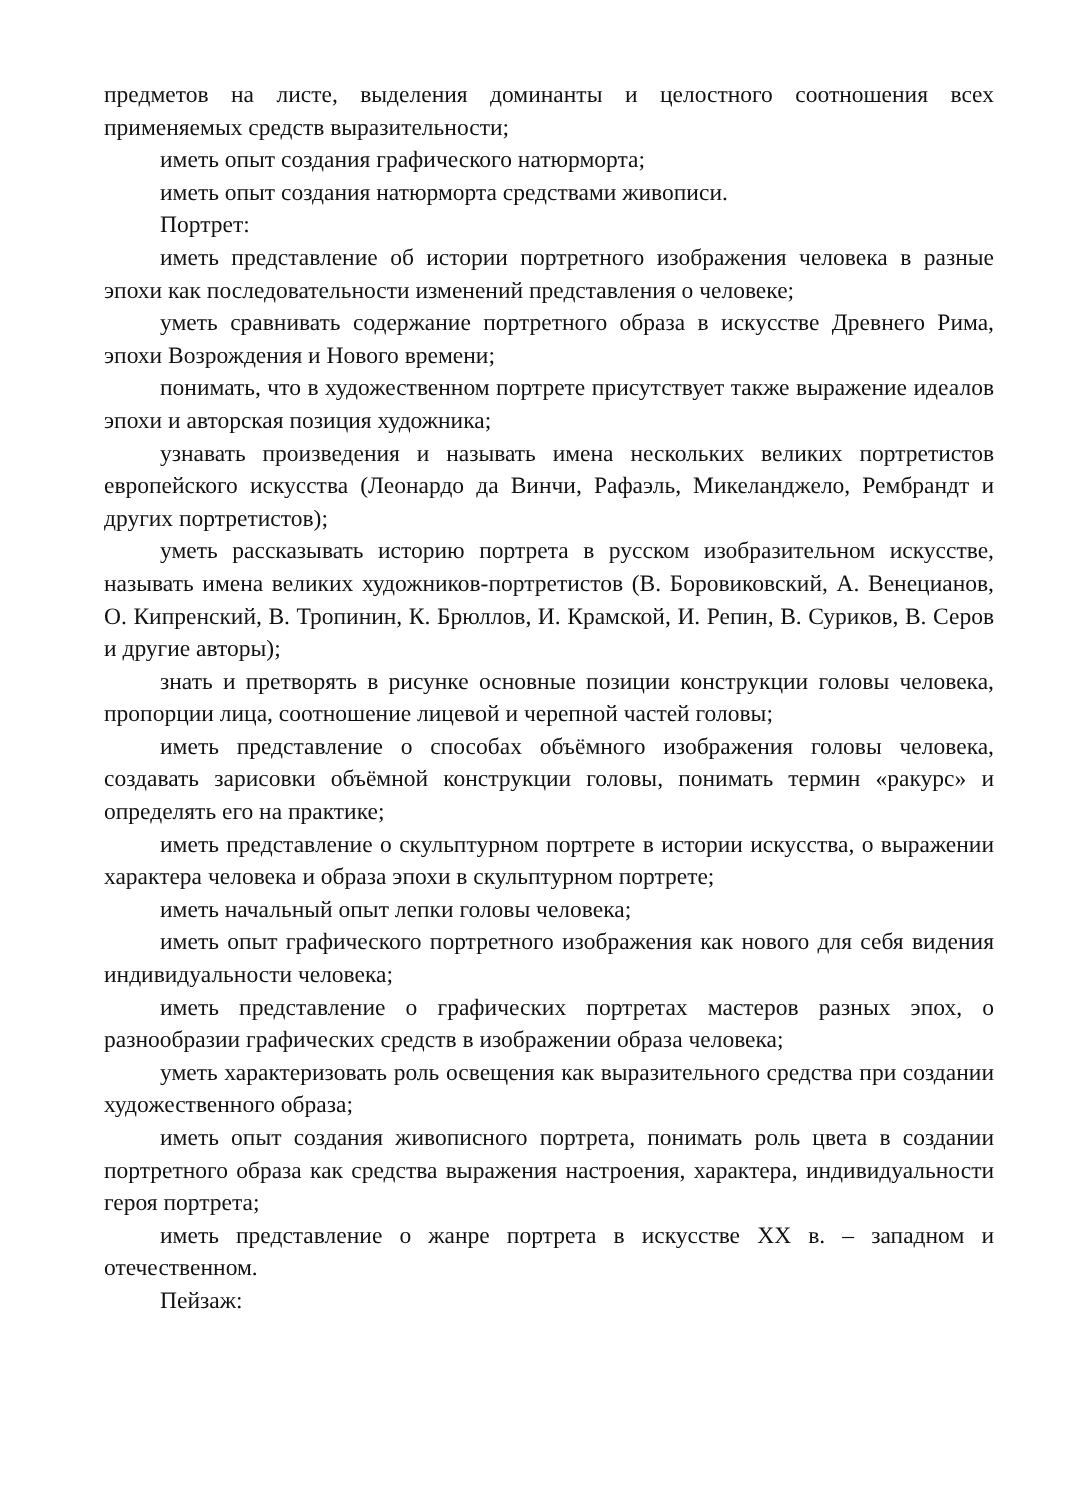предметов на листе, выделения доминанты и целостного соотношения всех применяемых средств выразительности;
иметь опыт создания графического натюрморта;
иметь опыт создания натюрморта средствами живописи.
Портрет:
иметь представление об истории портретного изображения человека в разные эпохи как последовательности изменений представления о человеке;
уметь сравнивать содержание портретного образа в искусстве Древнего Рима, эпохи Возрождения и Нового времени;
понимать, что в художественном портрете присутствует также выражение идеалов эпохи и авторская позиция художника;
узнавать произведения и называть имена нескольких великих портретистов европейского искусства (Леонардо да Винчи, Рафаэль, Микеланджело, Рембрандт и других портретистов);
уметь рассказывать историю портрета в русском изобразительном искусстве, называть имена великих художников-портретистов (В. Боровиковский, А. Венецианов, О. Кипренский, В. Тропинин, К. Брюллов, И. Крамской, И. Репин, В. Суриков, В. Серов и другие авторы);
знать и претворять в рисунке основные позиции конструкции головы человека, пропорции лица, соотношение лицевой и черепной частей головы;
иметь представление о способах объёмного изображения головы человека, создавать зарисовки объёмной конструкции головы, понимать термин «ракурс» и определять его на практике;
иметь представление о скульптурном портрете в истории искусства, о выражении характера человека и образа эпохи в скульптурном портрете;
иметь начальный опыт лепки головы человека;
иметь опыт графического портретного изображения как нового для себя видения индивидуальности человека;
иметь представление о графических портретах мастеров разных эпох, о разнообразии графических средств в изображении образа человека;
уметь характеризовать роль освещения как выразительного средства при создании художественного образа;
иметь опыт создания живописного портрета, понимать роль цвета в создании портретного образа как средства выражения настроения, характера, индивидуальности героя портрета;
иметь представление о жанре портрета в искусстве XX в. – западном и отечественном.
Пейзаж: